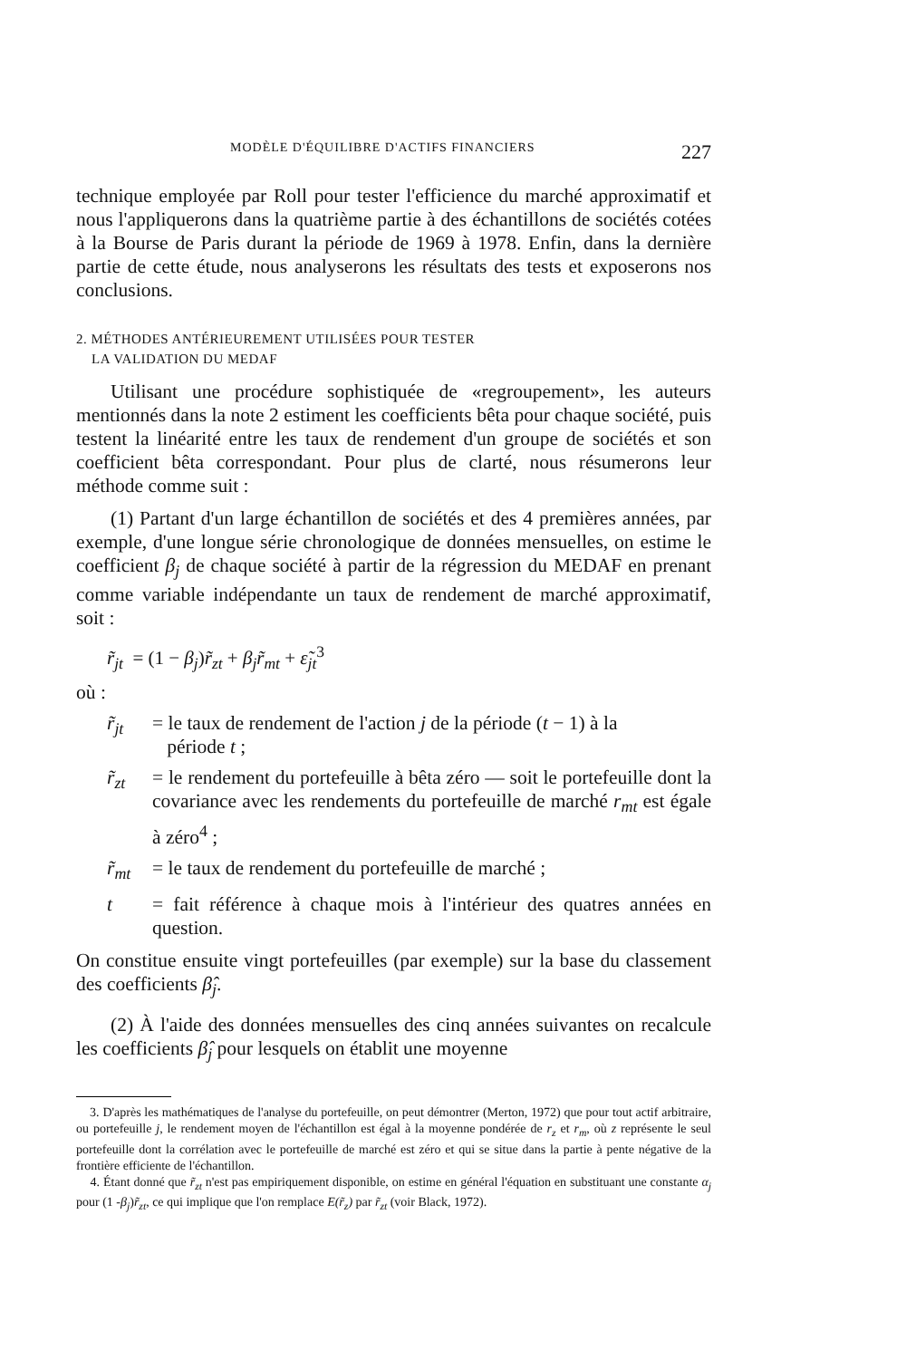MODÈLE D'ÉQUILIBRE D'ACTIFS FINANCIERS 227
technique employée par Roll pour tester l'efficience du marché approximatif et nous l'appliquerons dans la quatrième partie à des échantillons de sociétés cotées à la Bourse de Paris durant la période de 1969 à 1978. Enfin, dans la dernière partie de cette étude, nous analyserons les résultats des tests et exposerons nos conclusions.
2. MÉTHODES ANTÉRIEUREMENT UTILISÉES POUR TESTER
LA VALIDATION DU MEDAF
Utilisant une procédure sophistiquée de «regroupement», les auteurs mentionnés dans la note 2 estiment les coefficients bêta pour chaque société, puis testent la linéarité entre les taux de rendement d'un groupe de sociétés et son coefficient bêta correspondant. Pour plus de clarté, nous résumerons leur méthode comme suit :
(1) Partant d'un large échantillon de sociétés et des 4 premières années, par exemple, d'une longue série chronologique de données mensuelles, on estime le coefficient β<sub>j</sub> de chaque société à partir de la régression du MEDAF en prenant comme variable indépendante un taux de rendement de marché approximatif, soit :
r̃<sub>jt</sub> = (1 − β<sub>j</sub>)r̃<sub>zt</sub> + β<sub>j</sub>r̃<sub>mt</sub> + ε̃<sub>jt</sub><sup>3</sup>
où :
r̃<sub>jt</sub> = le taux de rendement de l'action j de la période (t − 1) à la
période t ;
r̃<sub>zt</sub> = le rendement du portefeuille à bêta zéro — soit le portefeuille dont la covariance avec les rendements du portefeuille de marché r<sub>mt</sub> est égale à zéro<sup>4</sup> ;
r̃<sub>mt</sub> = le taux de rendement du portefeuille de marché ;
t = fait référence à chaque mois à l'intérieur des quatres années en question.
On constitue ensuite vingt portefeuilles (par exemple) sur la base du classement des coefficients β̂<sub>j</sub>.
(2) À l'aide des données mensuelles des cinq années suivantes on recalcule les coefficients β̂<sub>j</sub> pour lesquels on établit une moyenne
3. D'après les mathématiques de l'analyse du portefeuille, on peut démontrer (Merton, 1972) que pour tout actif arbitraire, ou portefeuille j, le rendement moyen de l'échantillon est égal à la moyenne pondérée de r<sub>z</sub> et r<sub>m</sub>, où z représente le seul portefeuille dont la corrélation avec le portefeuille de marché est zéro et qui se situe dans la partie à pente négative de la frontière efficiente de l'échantillon.
4. Étant donné que r̃<sub>zt</sub> n'est pas empiriquement disponible, on estime en général l'équation en substituant une constante α<sub>j</sub> pour (1 -β<sub>j</sub>)r̃<sub>zt</sub>, ce qui implique que l'on remplace E(r̃<sub>z</sub>) par r̃<sub>zt</sub> (voir Black, 1972).